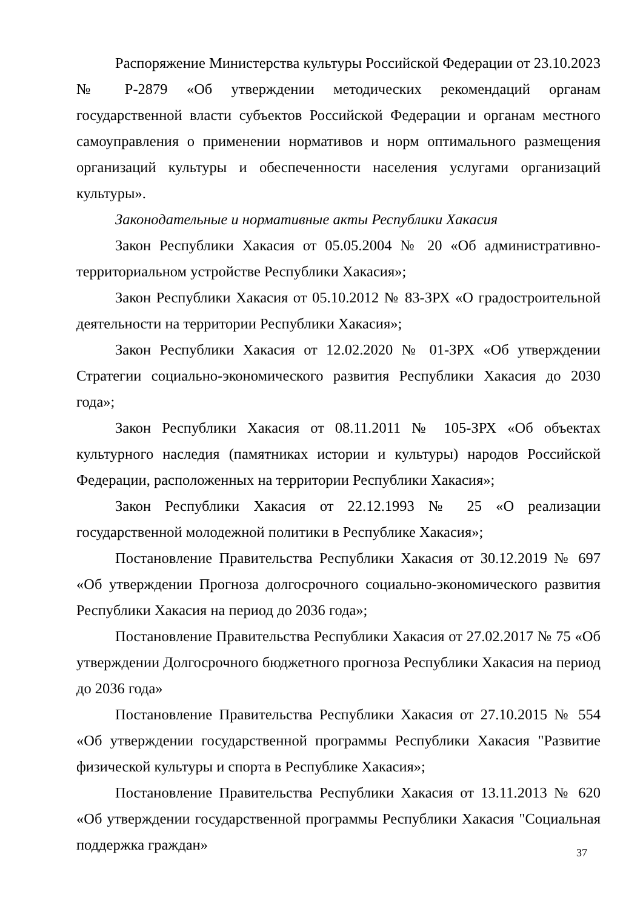Распоряжение Министерства культуры Российской Федерации от 23.10.2023 № Р-2879 «Об утверждении методических рекомендаций органам государственной власти субъектов Российской Федерации и органам местного самоуправления о применении нормативов и норм оптимального размещения организаций культуры и обеспеченности населения услугами организаций культуры».
Законодательные и нормативные акты Республики Хакасия
Закон Республики Хакасия от 05.05.2004 № 20 «Об административно-территориальном устройстве Республики Хакасия»;
Закон Республики Хакасия от 05.10.2012 № 83-ЗРХ «О градостроительной деятельности на территории Республики Хакасия»;
Закон Республики Хакасия от 12.02.2020 № 01-ЗРХ «Об утверждении Стратегии социально-экономического развития Республики Хакасия до 2030 года»;
Закон Республики Хакасия от 08.11.2011 № 105-ЗРХ «Об объектах культурного наследия (памятниках истории и культуры) народов Российской Федерации, расположенных на территории Республики Хакасия»;
Закон Республики Хакасия от 22.12.1993 № 25 «О реализации государственной молодежной политики в Республике Хакасия»;
Постановление Правительства Республики Хакасия от 30.12.2019 № 697 «Об утверждении Прогноза долгосрочного социально-экономического развития Республики Хакасия на период до 2036 года»;
Постановление Правительства Республики Хакасия от 27.02.2017 № 75 «Об утверждении Долгосрочного бюджетного прогноза Республики Хакасия на период до 2036 года»
Постановление Правительства Республики Хакасия от 27.10.2015 № 554 «Об утверждении государственной программы Республики Хакасия "Развитие физической культуры и спорта в Республике Хакасия»;
Постановление Правительства Республики Хакасия от 13.11.2013 № 620 «Об утверждении государственной программы Республики Хакасия "Социальная поддержка граждан»
37